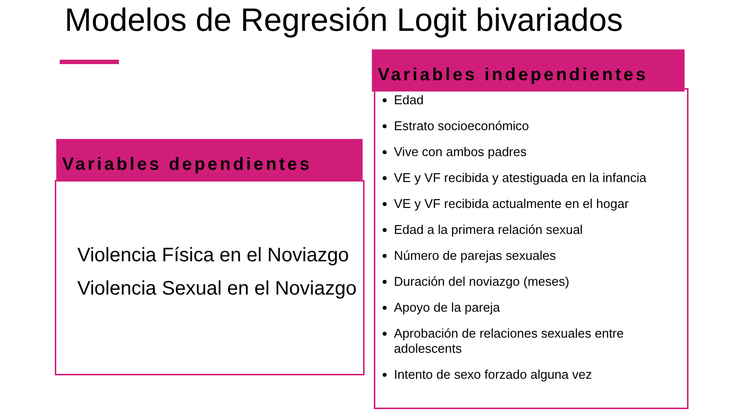Modelos de Regresión Logit bivariados
Variables dependientes
Violencia Física en el Noviazgo
Violencia Sexual en el Noviazgo
Variables independientes
Edad
Estrato socioeconómico
Vive con ambos padres
VE y VF recibida y atestiguada en la infancia
VE y VF recibida actualmente en el hogar
Edad a la primera relación sexual
Número de parejas sexuales
Duración del noviazgo (meses)
Apoyo de la pareja
Aprobación de relaciones sexuales entre adolescents
Intento de sexo forzado alguna vez